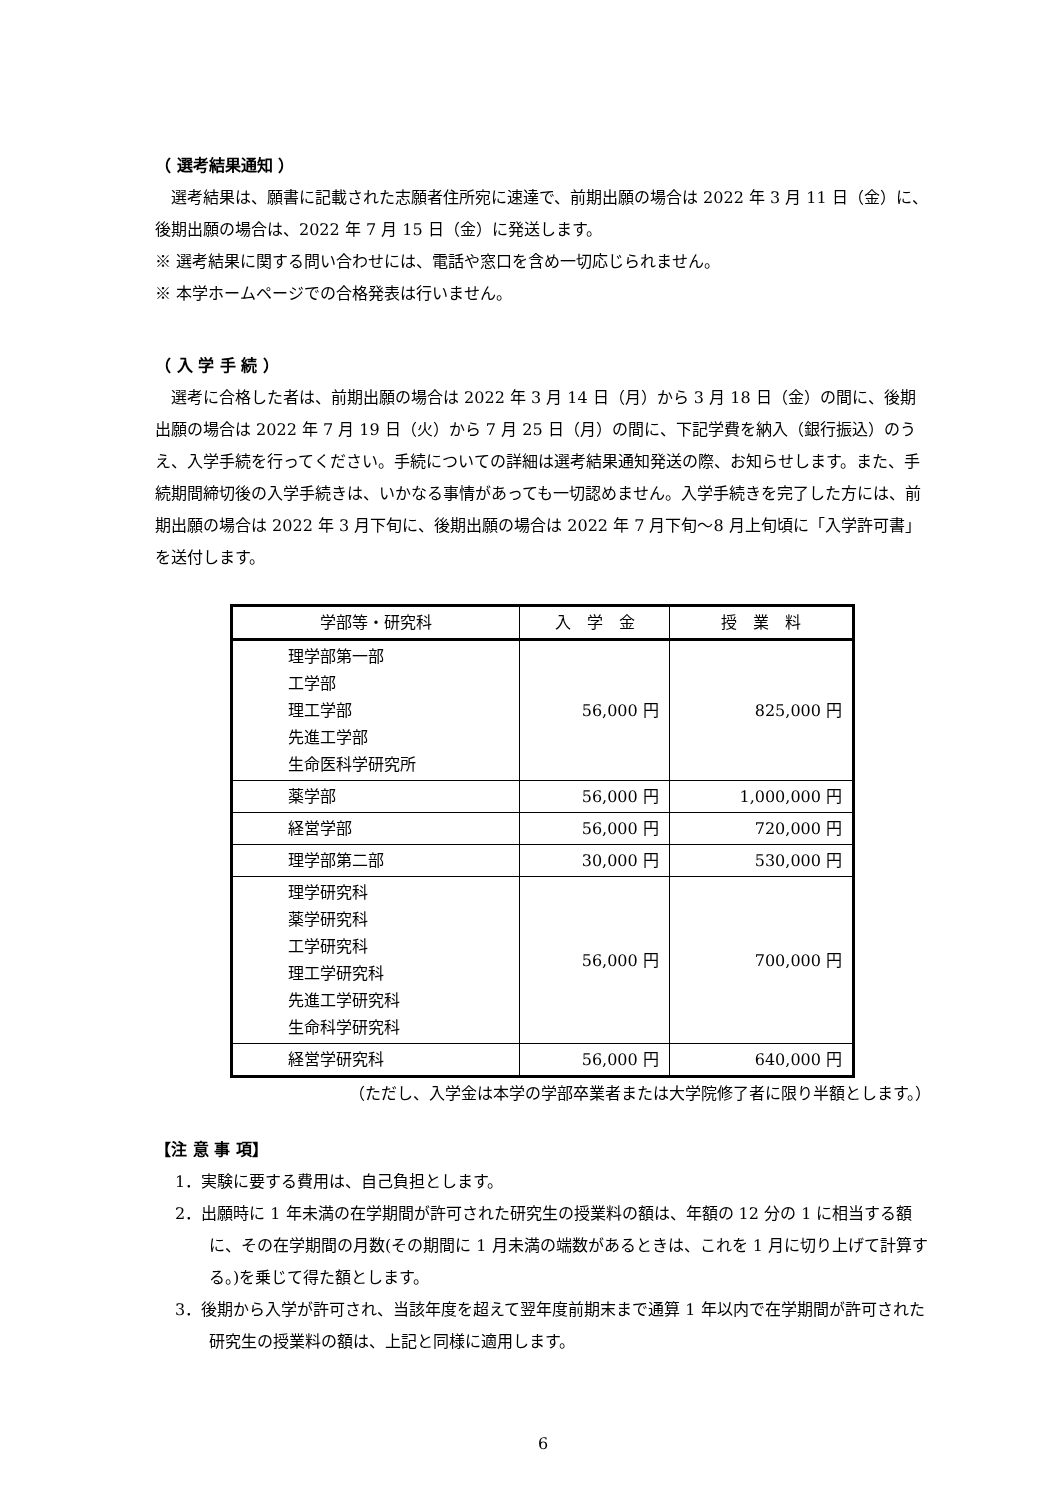（ 選考結果通知 ）
選考結果は、願書に記載された志願者住所宛に速達で、前期出願の場合は 2022 年 3 月 11 日（金）に、後期出願の場合は、2022 年 7 月 15 日（金）に発送します。
※ 選考結果に関する問い合わせには、電話や窓口を含め一切応じられません。
※ 本学ホームページでの合格発表は行いません。
（ 入 学 手 続 ）
選考に合格した者は、前期出願の場合は 2022 年 3 月 14 日（月）から 3 月 18 日（金）の間に、後期出願の場合は 2022 年 7 月 19 日（火）から 7 月 25 日（月）の間に、下記学費を納入（銀行振込）のうえ、入学手続を行ってください。手続についての詳細は選考結果通知発送の際、お知らせします。また、手続期間締切後の入学手続きは、いかなる事情があっても一切認めません。入学手続きを完了した方には、前期出願の場合は 2022 年 3 月下旬に、後期出願の場合は 2022 年 7 月下旬～8 月上旬頃に「入学許可書」 を送付します。
| 学部等・研究科 | 入 学 金 | 授 業 料 |
| --- | --- | --- |
| 理学部第一部 工学部 理工学部 先進工学部 生命医科学研究所 | 56,000 円 | 825,000 円 |
| 薬学部 | 56,000 円 | 1,000,000 円 |
| 経営学部 | 56,000 円 | 720,000 円 |
| 理学部第二部 | 30,000 円 | 530,000 円 |
| 理学研究科 薬学研究科 工学研究科 理工学研究科 先進工学研究科 生命科学研究科 | 56,000 円 | 700,000 円 |
| 経営学研究科 | 56,000 円 | 640,000 円 |
（ただし、入学金は本学の学部卒業者または大学院修了者に限り半額とします。）
【注 意 事 項】
1．実験に要する費用は、自己負担とします。
2．出願時に 1 年未満の在学期間が許可された研究生の授業料の額は、年額の 12 分の 1 に相当する額に、その在学期間の月数(その期間に 1 月未満の端数があるときは、これを 1 月に切り上げて計算する。)を乗じて得た額とします。
3．後期から入学が許可され、当該年度を超えて翌年度前期末まで通算 1 年以内で在学期間が許可された研究生の授業料の額は、上記と同様に適用します。
6